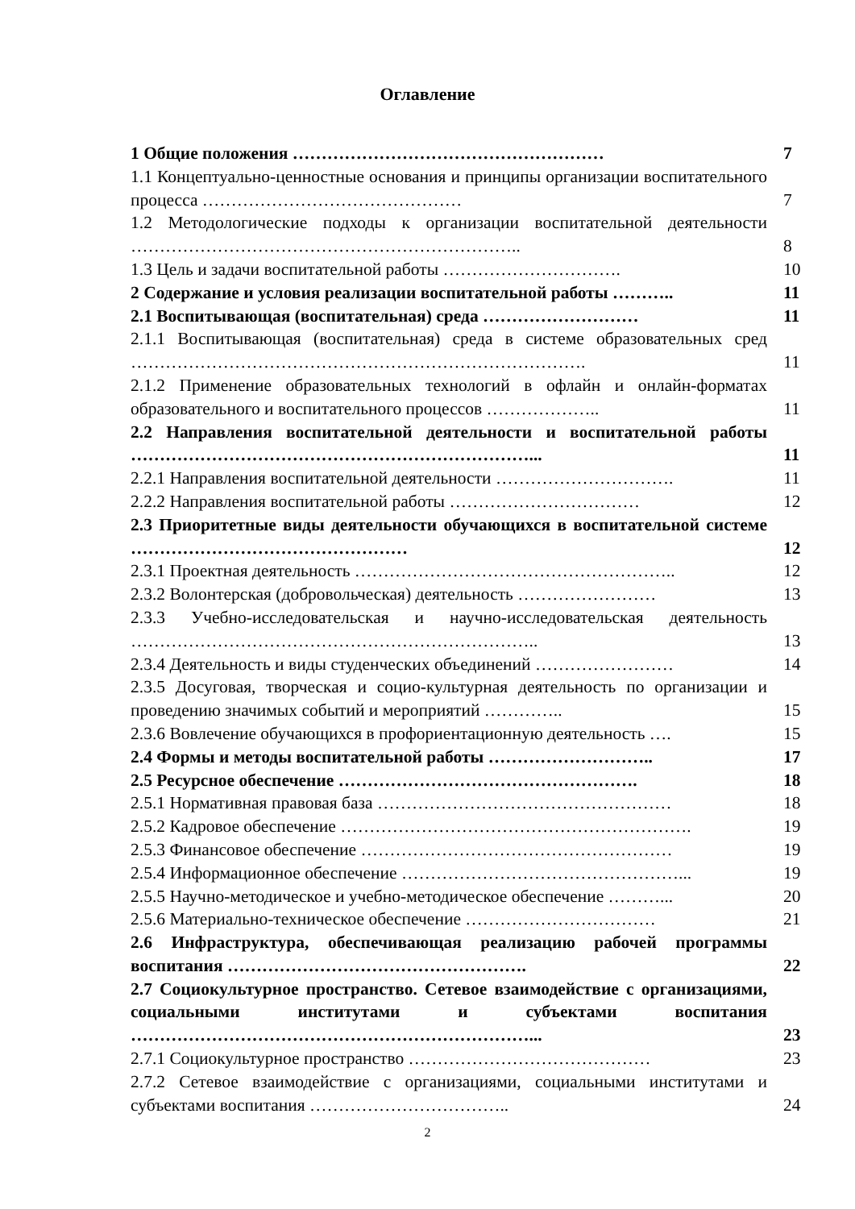Оглавление
| 1 Общие положения ……………………………………………… | 7 |
| 1.1 Концептуально-ценностные основания и принципы организации воспитательного процесса ……………………………………… | 7 |
| 1.2 Методологические подходы к организации воспитательной деятельности ………………………………………………………….. | 8 |
| 1.3 Цель и задачи воспитательной работы …………………………. | 10 |
| 2 Содержание и условия реализации воспитательной работы ……….. | 11 |
| 2.1 Воспитывающая (воспитательная) среда ……………………… | 11 |
| 2.1.1 Воспитывающая (воспитательная) среда в системе образовательных сред ……………………………………………………………………. | 11 |
| 2.1.2 Применение образовательных технологий в офлайн и онлайн-форматах образовательного и воспитательного процессов ……………….. | 11 |
| 2.2 Направления воспитательной деятельности и воспитательной работы ……………………………………………………………... | 11 |
| 2.2.1 Направления воспитательной деятельности …………………………. | 11 |
| 2.2.2 Направления воспитательной работы …………………………… | 12 |
| 2.3 Приоритетные виды деятельности обучающихся в воспитательной системе ………………………………………… | 12 |
| 2.3.1 Проектная деятельность ……………………………………………….. | 12 |
| 2.3.2 Волонтерская (добровольческая) деятельность …………………… | 13 |
| 2.3.3 Учебно-исследовательская и научно-исследовательская деятельность …………………………………………………………….. | 13 |
| 2.3.4 Деятельность и виды студенческих объединений …………………… | 14 |
| 2.3.5 Досуговая, творческая и социо-культурная деятельность по организации и проведению значимых событий и мероприятий ………….. | 15 |
| 2.3.6 Вовлечение обучающихся в профориентационную деятельность …. | 15 |
| 2.4 Формы и методы воспитательной работы ……………………….. | 17 |
| 2.5 Ресурсное обеспечение ……………………………………………. | 18 |
| 2.5.1 Нормативная правовая база …………………………………………… | 18 |
| 2.5.2 Кадровое обеспечение ……………………………………………………. | 19 |
| 2.5.3 Финансовое обеспечение ……………………………………………… | 19 |
| 2.5.4 Информационное обеспечение …………………………………………... | 19 |
| 2.5.5 Научно-методическое и учебно-методическое обеспечение ………... | 20 |
| 2.5.6 Материально-техническое обеспечение …………………………… | 21 |
| 2.6 Инфраструктура, обеспечивающая реализацию рабочей программы воспитания ……………………………………………. | 22 |
| 2.7 Социокультурное пространство. Сетевое взаимодействие с организациями, социальными институтами и субъектами воспитания ……………………………………………………………... | 23 |
| 2.7.1 Социокультурное пространство …………………………………… | 23 |
| 2.7.2 Сетевое взаимодействие с организациями, социальными институтами и субъектами воспитания …………………………….. | 24 |
2